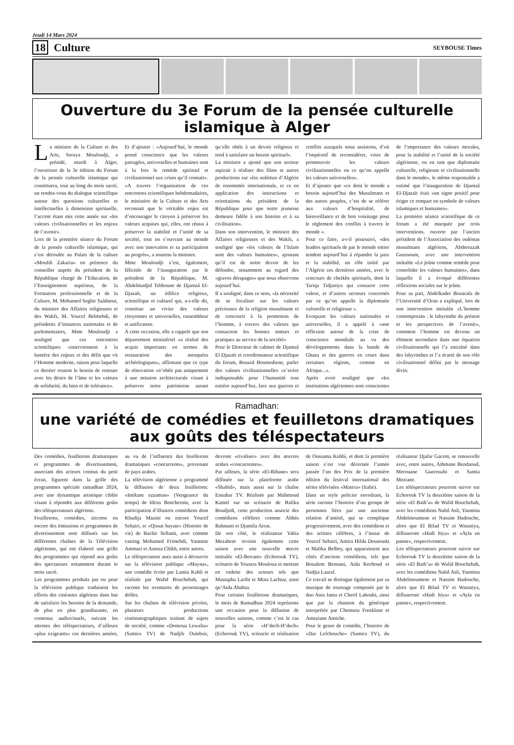Jeudi 14 Mars 2024
18 Culture
SEYBOUSE Times
Ouverture du 3e Forum de la pensée culturelle islamique à Alger
La ministre de la Culture et des Arts, Soraya Mouloudji, a présidé, mardi à Alger, l’ouverture de la 3e édition du Forum de la pensée culturelle islamique qui constituera, tout au long du mois sacré, un rendez-vous du dialogue scientifique autour des questions culturelles et intellectuelles à dimension spirituelle, l’accent étant mis cette année sur «les valeurs civilisationnelles et les enjeux de l’avenir».
Lors de la première séance du Forum de la pensée culturelle islamique, qui s’est déroulée au Palais de la culture «Moufdi Zakaria» en présence du conseiller auprès du président de la République chargé de l’Education, de l’Enseignement supérieur, de la Formation professionnelle et de la Culture, M. Mohamed Seghir Saâdaoui, du ministre des Affaires religieuses et des Wakfs, M. Youcef Belmehdi, de présidents d’instances nationales et de parlementaires, Mme Mouloudji a souligné que ces rencontres scientifiques «interviennent à la lumière des enjeux et des défis que vit l’Homme moderne, raison pour laquelle ce dernier ressent le besoin de renouer avec les désirs de l’âme et les valeurs de solidarité, du bien et de tolérance».
Et d’ajouter : «Aujourd’hui, le monde prend conscience que les valeurs partagées, universelles et humaines sont à la fois le remède spirituel et civilisationnel aux crises qu’il connait».
«A travers l’organisation de ces rencontres scientifiques hebdomadaires, le ministère de la Culture et des Arts reconnait que le véritable enjeu est d’encourager le citoyen à préserver les valeurs acquises qui, elles, ont réussi à préserver la stabilité et l’unité de sa société, tout en s’ouvrant au monde avec son innovation et sa participation au progrès», a soutenu la ministre.
Mme Mouloudji s’est, également, félicitée de l’inauguration par le président de la République, M. Abdelmadjid Tebboune de Djamaâ El-Djazaïr, un édifice religieux, scientifique et culturel qui, a-t-elle dit, constitue un vivier des valeurs citoyennes et universelles, rassembleur et unificateur.
A cette occasion, elle a rappelé que son département ministériel «a réalisé des acquis importants en termes de restauration des mosquées archéologiques», affirmant que ce type de rénovation «n’obéit pas uniquement à une mission architecturale visant à préserver notre patrimoine autant qu’elle obéit à un devoir religieux et tend à satisfaire un besoin spirituel».
La ministre a ajouté que son secteur aspirait à réaliser des films et autres productions sur «les oulémas d’Algérie de renommée internationale, et ce en application des instructions et orientations du président de la République pour que notre jeunesse demeure fidèle à son histoire et à sa civilisation».
Dans son intervention, le ministre des Affaires religieuses et des Wakfs, a souligné que «les valeurs de l’Islam sont des valeurs humaines», ajoutant qu’il est de notre devoir de les défendre, notamment au regard des «graves dérapages» que nous observons aujourd’hui.
Il a souligné, dans ce sens, «la nécessité de se focaliser sur les valeurs précieuses de la religion musulmane et de concourir à la promotion de l’homme, à travers des valeurs qui consacrent les bonnes mœurs et pratiques au service de la société»
Pour le Directeur de cabinet de Djamaâ El Djazaïr et coordonnateur scientifique du forum, Bouzid Boumediene, parler des valeurs civilisationnelles «s’avère indispensable pour l’humanité tout entière aujourd’hui, face aux guerres et conflits auxquels nous assistons, d’où l’impératif de reconsidérer, voire de promouvoir les valeurs civilisationnelles ou ce qu’on appelle les valeurs universelles».
Et d’ajouter que «ce dont le monde a besoin aujourd’hui des Musulmans et des autres peuples, c’est de se référer aux valeurs d’hospitalité, de bienveillance et de bon voisinage pour le règlement des conflits à travers le monde ».
Pour ce faire, a-t-il poursuivi, «des leaders spirituels de par le monde entier tendent aujourd’hui à répandre la paix et la stabilité, un rôle initié par l’Algérie ces dernières années, avec le concours de cheikhs spirituels, dont la Tariqa Tidjaniya qui consacre cette valeur, et d’autres secteurs concernés par ce qu’on appelle la diplomatie culturelle et religieuse ».
Evoquant les valeurs nationales et universelles, il a appelé à «une réflexion autour de la crise de conscience mondiale au vu des développements dans la bande de Ghaza et des guerres en cours dans certaines régions, comme en Afrique...».
Après avoir souligné que «les institutions algériennes sont conscientes de l’importance des valeurs morales, pour la stabilité et l’unité de la société algérienne, ou en tant que diplomatie culturelle, religieuse et civilisationnelle dans le monde», le même responsable a estimé que l’inauguration de Djamaâ El-Djazaïr était «un signe positif pour ériger ce rempart en symbole de valeurs islamiques et humaines».
La première séance scientifique de ce forum a été marquée par trois interventions, ouverte par l’ancien président de l’Association des oulémas musulmans algériens, Abderezzak Guessoum, avec une intervention intitulée «Le jeûne comme remède pour consolider les valeurs humaines», dans laquelle il a évoqué différentes réflexions sociales sur le jeûne.
Pour sa part, Abdelkader Bouarafa de l’Université d’Oran a expliqué, lors de son intervention intitulée «L’homme contemporain : le labyrinthe du présent et les perspectives de l’avenir», comment l’homme est devenu un élément secondaire dans une équation civilisationnelle qui l’a entraîné dans des labyrinthes et l’a écarté de son rôle civilisationnel défini par le message divin.
Ramadhan:
une variété de comédies et feuilletons dramatiques aux goûts des téléspectateurs
Des comédies, feuilletons dramatiques et programmes de divertissement, associant des acteurs connus du petit écran, figurent dans la grille des programmes spéciale ramadhan 2024, avec une dynamique artistique ciblée visant à répondre aux différents goûts des téléspectateurs algériens.
Feuilletons, comédies, sitcoms ou encore des émissions et programmes de divertissement sont diffusés sur les différentes chaînes de la Télévision algérienne, qui ont élaboré une grille des programmes qui répond aux goûts des spectateurs notamment durant le mois sacré.
Les programmes produits par ou pour la télévision publique traduisent les efforts des cinéastes algériens dans but de satisfaire les besoins de la demande, de plus en plus grandissante, en contenus audiovisuels, suivant les attentes des téléspectateurs, d’ailleurs «plus exigeants» ces dernières années, au vu de l’influence des feuilletons dramatiques «concurrents», provenant de pays arabes.
La télévision algérienne a programmé la diffusion de deux feuilletons: «Intikam ezzaman» (Vengeance du temps) de Idriss Benchernin, avec la participation d’illustres comédiens dont Khadija Mazini ou encore Youcef Sehairi, et «Qissat hayate» (Histoire de vie) de Bachir Sellami, avec comme casting Mohamed Frimehdi, Yasmine Ammari et Asmaa Chikh, entre autres.
Le téléspectateur aura aussi à découvrir sur la télévision publique «Mayna», une comédie écrite par Lamia Kahli et réalisée par Walid Bouchebah, qui raconte les aventures de personnages drôles.
Sur les chaînes de télévision privées, plusieurs productions cinématographiques traitant de sujets de société, comme «Domoua Lewalia» (Samira TV) de Nadjib Oulebsir, devront «rivaliser» avec des œuvres arabes «concurrentes».
Par ailleurs, la série «El-Rihane» sera diffusée sur la plateforme arabe «Shahid», mais aussi sur la chaîne Ennahar TV. Réalisée par Mahmoud Kamel sur un scénario de Rafika Boudjedi, cette production associe des comédiens célèbres comme Abbès Rahmani et Djamila Arras.
De son côté, le réalisateur Yahia Mezahem revient également cette saison avec une nouvelle œuvre intitulée «El-Berrani» (Echorouk TV), scénario de Youssra Mouloua et mettant en vedette des acteurs tels que Mustapha Laribi et Mina Lachtar, ainsi qu’Aida Ababsa.
Pour certains feuilletons dramatiques, le mois de Ramadhan 2024 représente une occasion pour la diffusion de nouvelles saisons, comme c’est le cas pour la série «H’dech-H’dech» (Echorouk TV), scénario et réalisation de Oussama Kobbi, et dont la première saison s’est vue décernée l’année passée l’un des Prix de la première édition du festival international des séries télévisées «Matera» (Italie).
Dans un style policier envoûtant, la série raconte l’histoire d’un groupe de personnes liées par une ancienne relation d’amitié, qui se complique progressivement, avec des comédiens et des artistes célèbres, à l’instar de Youcef Sehairi, Amira Hilda Douaouda et Malika Belbey, qui apparaissent aux côtés d’anciens comédiens, tels que Boualem Bennani, Aida Kechoud et Nadjia Laaraf.
Ce travail se distingue également par sa musique de tournage composée par le duo Anis Jama et Cherif Lahoubi, ainsi que par la chanson du générique interprétée par Chemsou Freeklane et Ameziane Amiche.
Pour le genre de comédie, l’histoire de «Dar Lefchouche» (Samira TV), du réalisateur Djafar Gacem, se renouvelle avec, entre autres, Athmane Bendaoud, Merouane Guerouabi et Samia Meziane.
Les téléspectateurs pourront suivre sur Echorouk TV la deuxième saison de la série «El Bath’a» de Walid Bouchebah, avec les comédiens Nabil Asli, Yasmina Abdelmoumene et Nassim Hadouche, alors que El Bilad TV et Wataniya, diffuseront «Hadi hiya» et «Ayla en panne», respectivement.
Les téléspectateurs pourront suivre sur Echorouk TV la deuxième saison de la série «El Bath’a» de Walid Bouchebah, avec les comédiens Nabil Asli, Yasmina Abdelmoumene et Nassim Hadouche, alors que El Bilad TV et Wataniya, diffuseront «Hadi hiya» et «Ayla en panne», respectivement.